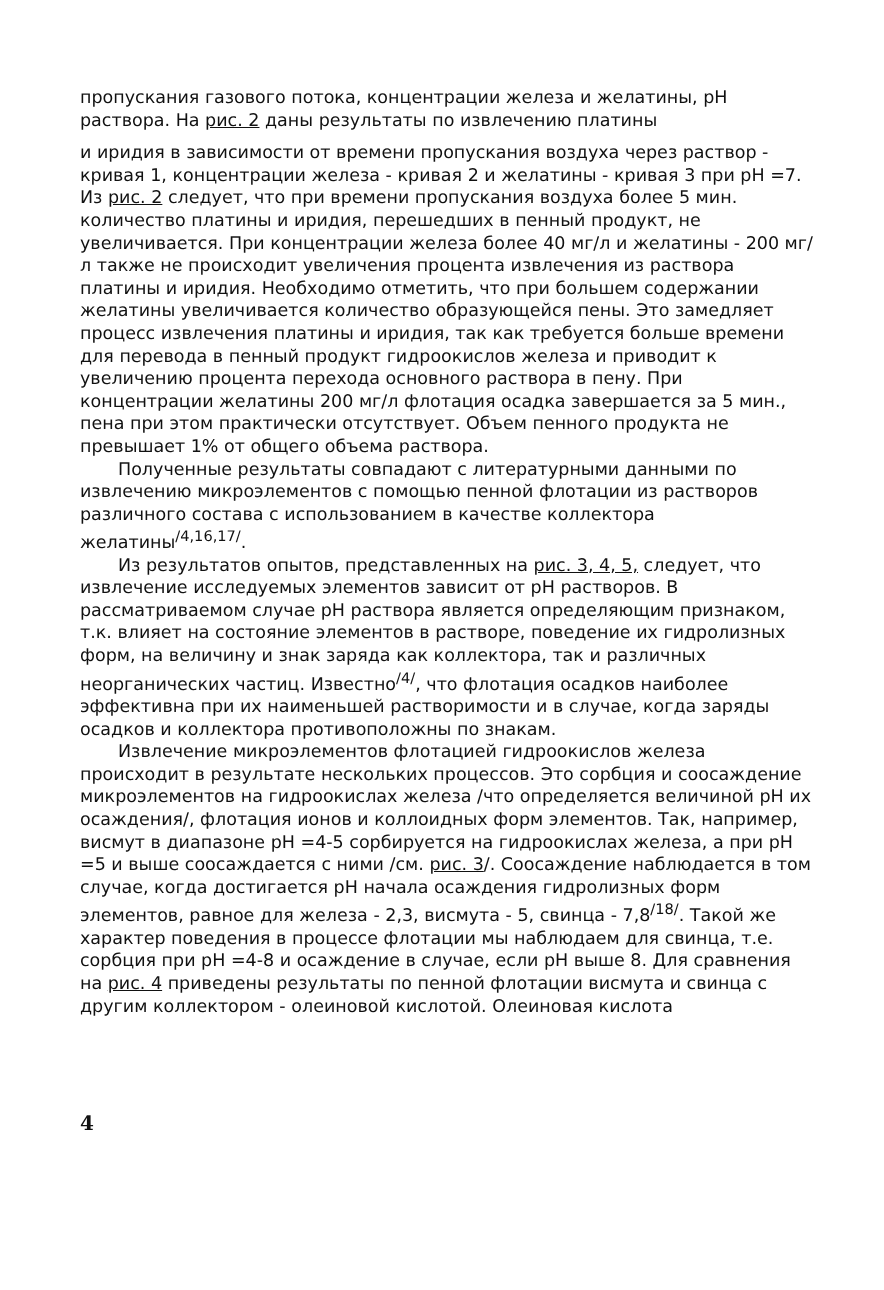пропускания газового потока, концентрации железа и желатины, pH раствора. На рис. 2 даны результаты по извлечению платины
и иридия в зависимости от времени пропускания воздуха через раствор - кривая 1, концентрации железа - кривая 2 и желатины - кривая 3 при pH =7. Из рис. 2 следует, что при времени пропускания воздуха более 5 мин. количество платины и иридия, перешедших в пенный продукт, не увеличивается. При концентрации железа более 40 мг/л и желатины - 200 мг/л также не происходит увеличения процента извлечения из раствора платины и иридия. Необходимо отметить, что при большем содержании желатины увеличивается количество образующейся пены. Это замедляет процесс извлечения платины и иридия, так как требуется больше времени для перевода в пенный продукт гидроокислов железа и приводит к увеличению процента перехода основного раствора в пену. При концентрации желатины 200 мг/л флотация осадка завершается за 5 мин., пена при этом практически отсутствует. Объем пенного продукта не превышает 1% от общего объема раствора.
Полученные результаты совпадают с литературными данными по извлечению микроэлементов с помощью пенной флотации из растворов различного состава с использованием в качестве коллектора желатины<sup>/4,16,17/</sup>.
Из результатов опытов, представленных на рис. 3, 4, 5, следует, что извлечение исследуемых элементов зависит от pH растворов. В рассматриваемом случае pH раствора является определяющим признаком, т.к. влияет на состояние элементов в растворе, поведение их гидролизных форм, на величину и знак заряда как коллектора, так и различных неорганических частиц. Известно<sup>/4/</sup>, что флотация осадков наиболее эффективна при их наименьшей растворимости и в случае, когда заряды осадков и коллектора противоположны по знакам.
Извлечение микроэлементов флотацией гидроокислов железа происходит в результате нескольких процессов. Это сорбция и соосаждение микроэлементов на гидроокислах железа /что определяется величиной pH их осаждения/, флотация ионов и коллоидных форм элементов. Так, например, висмут в диапазоне pH =4-5 сорбируется на гидроокислах железа, а при pH =5 и выше соосаждается с ними /см. рис. 3/. Соосаждение наблюдается в том случае, когда достигается pH начала осаждения гидролизных форм элементов, равное для железа - 2,3, висмута - 5, свинца - 7,8<sup>/18/</sup>. Такой же характер поведения в процессе флотации мы наблюдаем для свинца, т.е. сорбция при pH =4-8 и осаждение в случае, если pH выше 8. Для сравнения на рис. 4 приведены результаты по пенной флотации висмута и свинца с другим коллектором - олеиновой кислотой. Олеиновая кислота
4